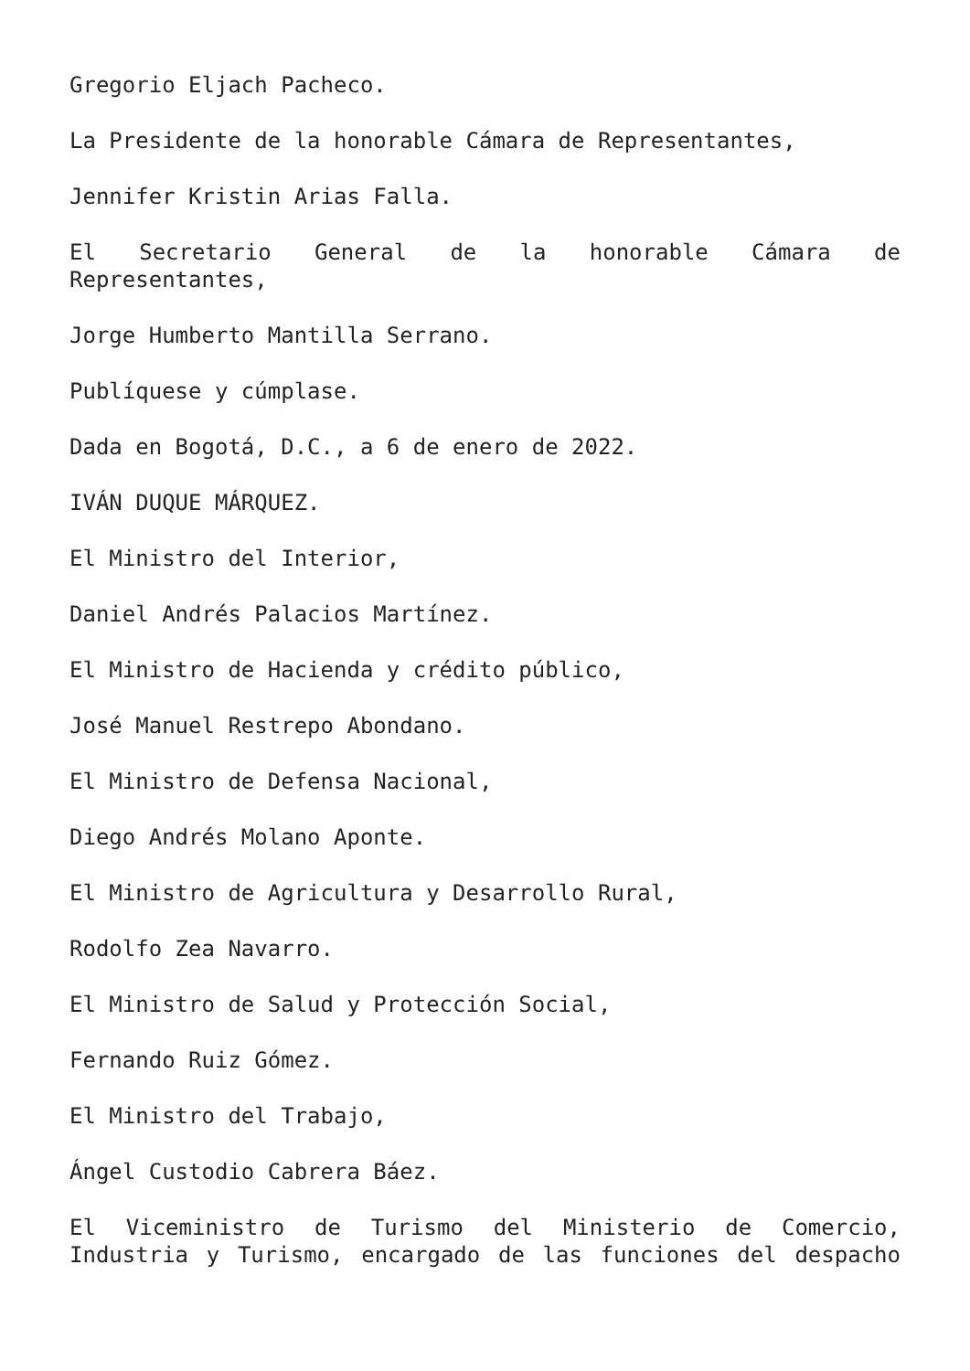Gregorio Eljach Pacheco.
La Presidente de la honorable Cámara de Representantes,
Jennifer Kristin Arias Falla.
El Secretario General de la honorable Cámara de Representantes,
Jorge Humberto Mantilla Serrano.
Publíquese y cúmplase.
Dada en Bogotá, D.C., a 6 de enero de 2022.
IVÁN DUQUE MÁRQUEZ.
El Ministro del Interior,
Daniel Andrés Palacios Martínez.
El Ministro de Hacienda y crédito público,
José Manuel Restrepo Abondano.
El Ministro de Defensa Nacional,
Diego Andrés Molano Aponte.
El Ministro de Agricultura y Desarrollo Rural,
Rodolfo Zea Navarro.
El Ministro de Salud y Protección Social,
Fernando Ruiz Gómez.
El Ministro del Trabajo,
Ángel Custodio Cabrera Báez.
El Viceministro de Turismo del Ministerio de Comercio, Industria y Turismo, encargado de las funciones del despacho